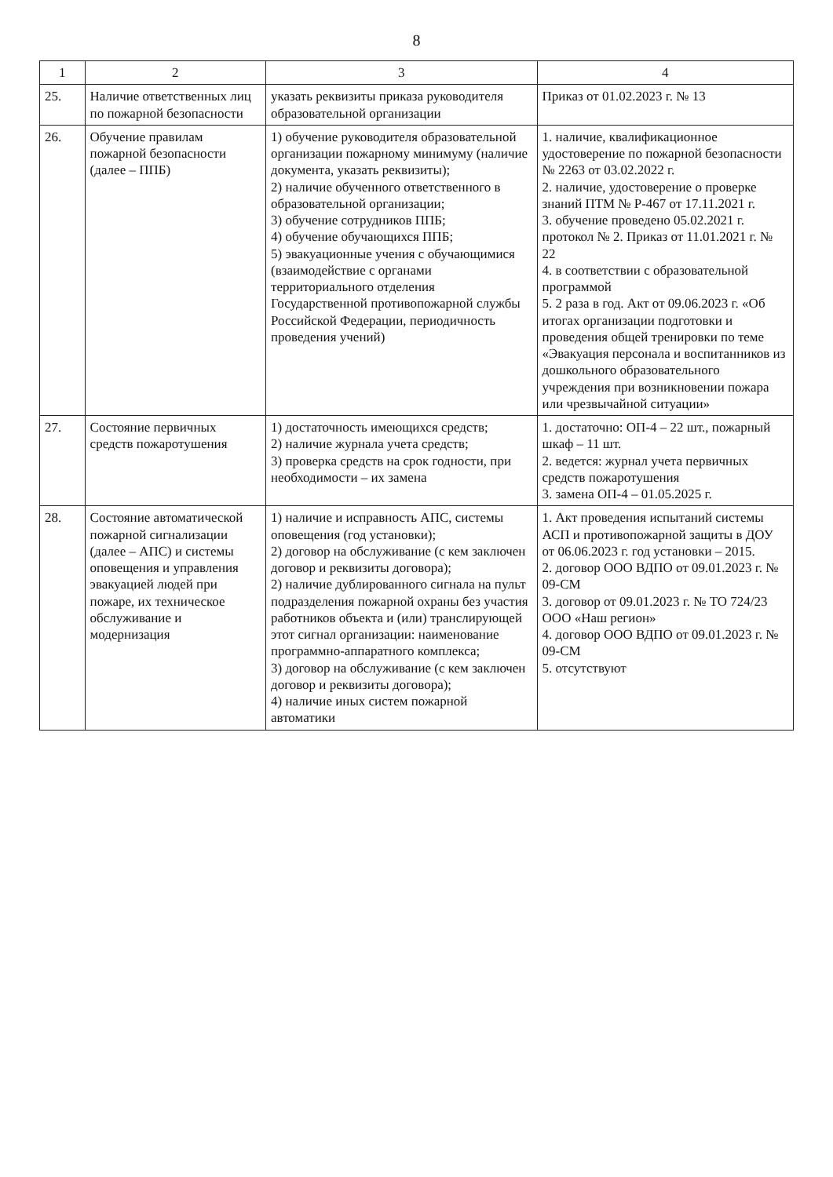8
| 1 | 2 | 3 | 4 |
| --- | --- | --- | --- |
| 25. | Наличие ответственных лиц по пожарной безопасности | указать реквизиты приказа руководителя образовательной организации | Приказ от 01.02.2023 г. № 13 |
| 26. | Обучение правилам пожарной безопасности (далее – ППБ) | 1) обучение руководителя образовательной организации пожарному минимуму (наличие документа, указать реквизиты); 2) наличие обученного ответственного в образовательной организации; 3) обучение сотрудников ППБ; 4) обучение обучающихся ППБ; 5) эвакуационные учения с обучающимися (взаимодействие с органами территориального отделения Государственной противопожарной службы Российской Федерации, периодичность проведения учений) | 1. наличие, квалификационное удостоверение по пожарной безопасности № 2263 от 03.02.2022 г. 2. наличие, удостоверение о проверке знаний ПТМ № Р-467 от 17.11.2021 г. 3. обучение проведено 05.02.2021 г. протокол № 2. Приказ от 11.01.2021 г. № 22 4. в соответствии с образовательной программой 5. 2 раза в год. Акт от 09.06.2023 г. «Об итогах организации подготовки и проведения общей тренировки по теме «Эвакуация персонала и воспитанников из дошкольного образовательного учреждения при возникновении пожара или чрезвычайной ситуации» |
| 27. | Состояние первичных средств пожаротушения | 1) достаточность имеющихся средств; 2) наличие журнала учета средств; 3) проверка средств на срок годности, при необходимости – их замена | 1. достаточно: ОП-4 – 22 шт., пожарный шкаф – 11 шт. 2. ведется: журнал учета первичных средств пожаротушения 3. замена ОП-4 – 01.05.2025 г. |
| 28. | Состояние автоматической пожарной сигнализации (далее – АПС) и системы оповещения и управления эвакуацией людей при пожаре, их техническое обслуживание и модернизация | 1) наличие и исправность АПС, системы оповещения (год установки); 2) договор на обслуживание (с кем заключен договор и реквизиты договора); 2) наличие дублированного сигнала на пульт подразделения пожарной охраны без участия работников объекта и (или) транслирующей этот сигнал организации: наименование программно-аппаратного комплекса; 3) договор на обслуживание (с кем заключен договор и реквизиты договора); 4) наличие иных систем пожарной автоматики | 1. Акт проведения испытаний системы АСП и противопожарной защиты в ДОУ от 06.06.2023 г. год установки – 2015. 2. договор ООО ВДПО от 09.01.2023 г. № 09-СМ 3. договор от 09.01.2023 г. № ТО 724/23 ООО «Наш регион» 4. договор ООО ВДПО от 09.01.2023 г. № 09-СМ 5. отсутствуют |